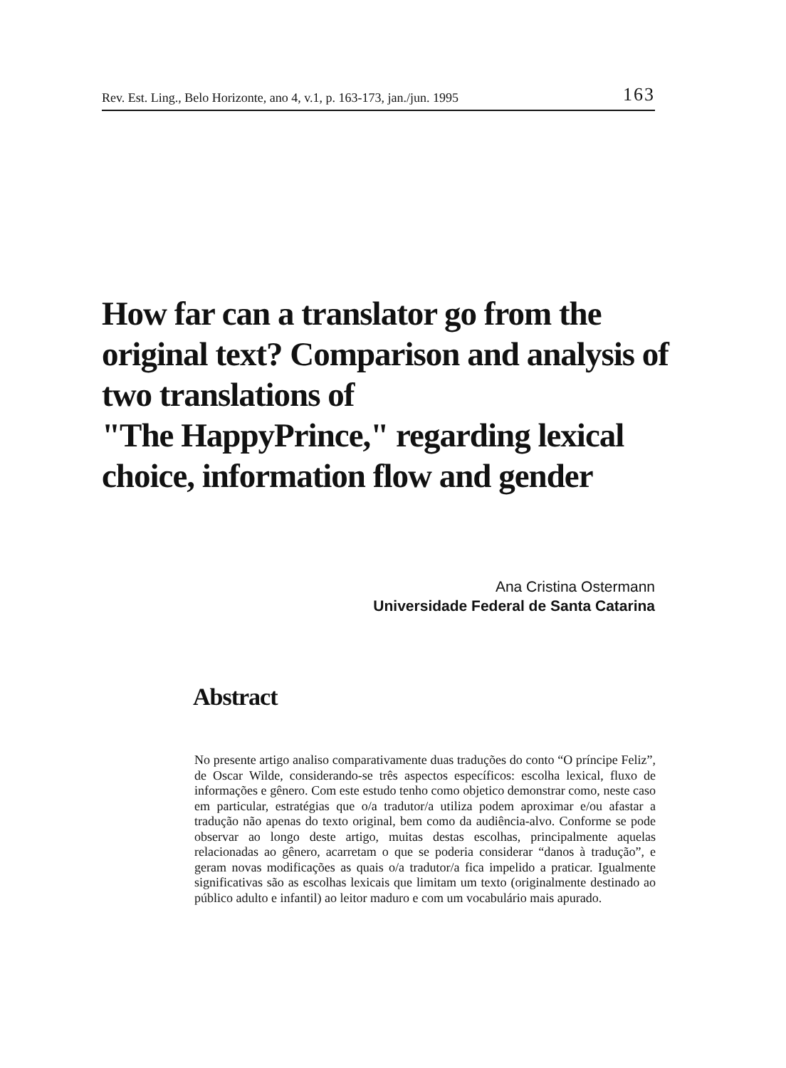Rev. Est. Ling., Belo Horizonte, ano 4, v.1, p. 163-173, jan./jun. 1995 163
How far can a translator go from the original text? Comparison and analysis of two translations of
"The HappyPrince," regarding lexical choice, information flow and gender
Ana Cristina Ostermann
Universidade Federal de Santa Catarina
Abstract
No presente artigo analiso comparativamente duas traduções do conto “O príncipe Feliz”, de Oscar Wilde, considerando-se três aspectos específicos: escolha lexical, fluxo de informações e gênero. Com este estudo tenho como objetico demonstrar como, neste caso em particular, estratégias que o/a tradutor/a utiliza podem aproximar e/ou afastar a tradução não apenas do texto original, bem como da audiência-alvo. Conforme se pode observar ao longo deste artigo, muitas destas escolhas, principalmente aquelas relacionadas ao gênero, acarretam o que se poderia considerar “danos à tradução”, e geram novas modificações as quais o/a tradutor/a fica impelido a praticar. Igualmente significativas são as escolhas lexicais que limitam um texto (originalmente destinado ao público adulto e infantil) ao leitor maduro e com um vocabulário mais apurado.